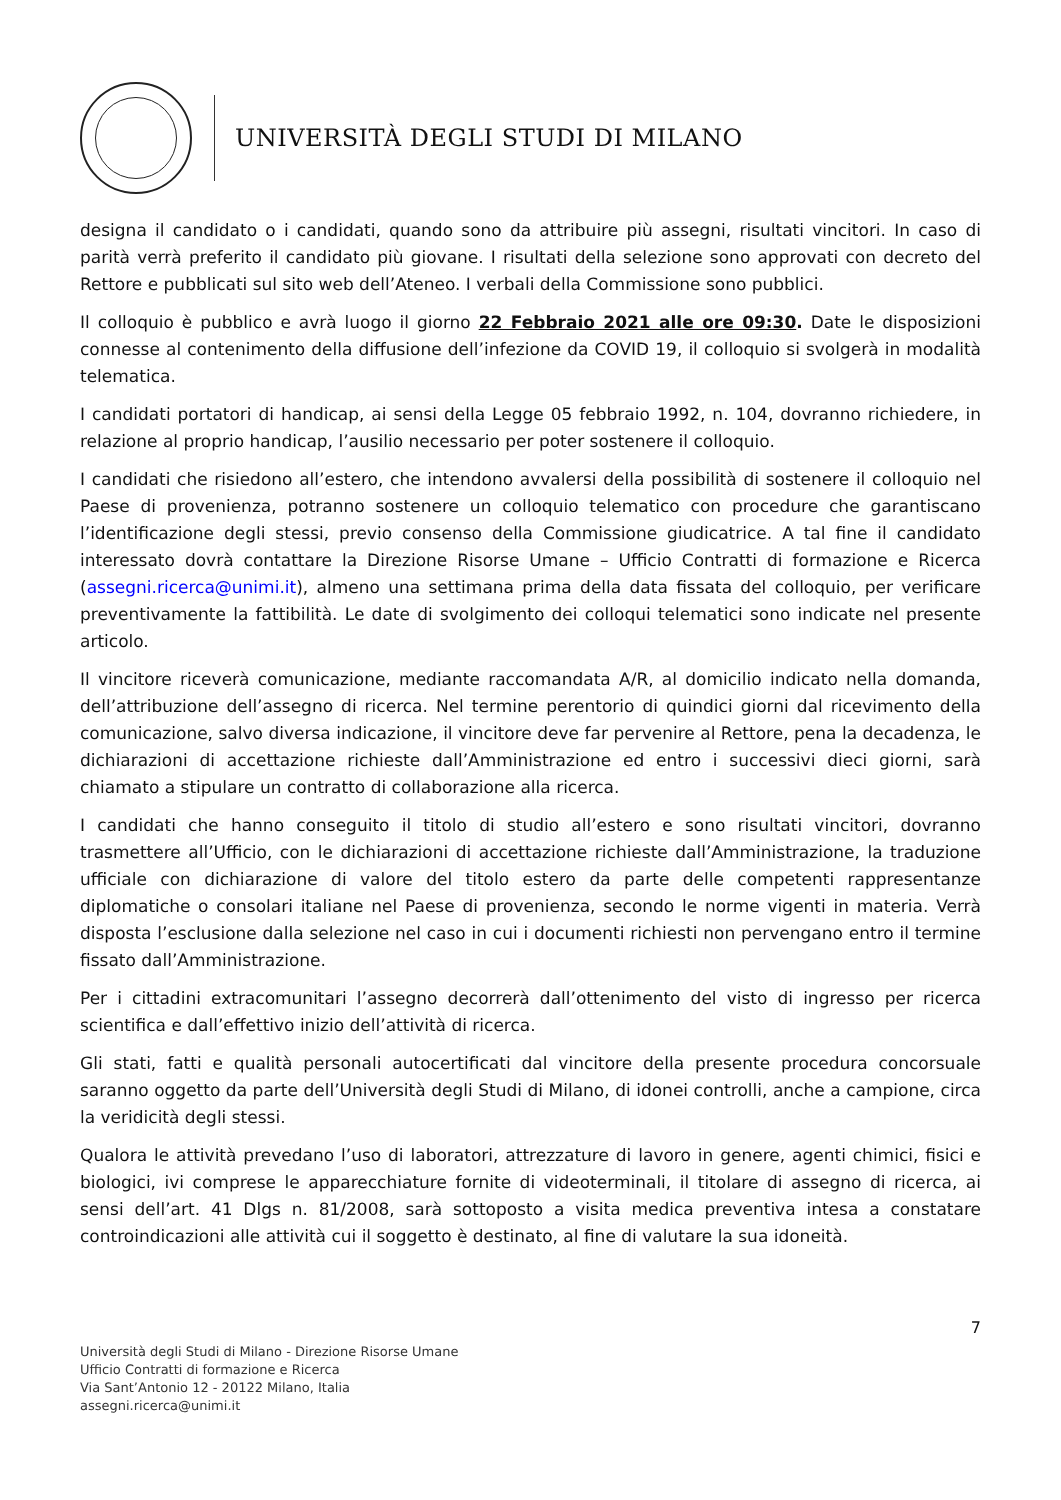UNIVERSITÀ DEGLI STUDI DI MILANO
designa il candidato o i candidati, quando sono da attribuire più assegni, risultati vincitori. In caso di parità verrà preferito il candidato più giovane. I risultati della selezione sono approvati con decreto del Rettore e pubblicati sul sito web dell’Ateneo. I verbali della Commissione sono pubblici.
Il colloquio è pubblico e avrà luogo il giorno 22 Febbraio 2021 alle ore 09:30. Date le disposizioni connesse al contenimento della diffusione dell’infezione da COVID 19, il colloquio si svolgerà in modalità telematica.
I candidati portatori di handicap, ai sensi della Legge 05 febbraio 1992, n. 104, dovranno richiedere, in relazione al proprio handicap, l’ausilio necessario per poter sostenere il colloquio.
I candidati che risiedono all’estero, che intendono avvalersi della possibilità di sostenere il colloquio nel Paese di provenienza, potranno sostenere un colloquio telematico con procedure che garantiscano l’identificazione degli stessi, previo consenso della Commissione giudicatrice. A tal fine il candidato interessato dovrà contattare la Direzione Risorse Umane – Ufficio Contratti di formazione e Ricerca (assegni.ricerca@unimi.it), almeno una settimana prima della data fissata del colloquio, per verificare preventivamente la fattibilità. Le date di svolgimento dei colloqui telematici sono indicate nel presente articolo.
Il vincitore riceverà comunicazione, mediante raccomandata A/R, al domicilio indicato nella domanda, dell’attribuzione dell’assegno di ricerca. Nel termine perentorio di quindici giorni dal ricevimento della comunicazione, salvo diversa indicazione, il vincitore deve far pervenire al Rettore, pena la decadenza, le dichiarazioni di accettazione richieste dall’Amministrazione ed entro i successivi dieci giorni, sarà chiamato a stipulare un contratto di collaborazione alla ricerca.
I candidati che hanno conseguito il titolo di studio all’estero e sono risultati vincitori, dovranno trasmettere all’Ufficio, con le dichiarazioni di accettazione richieste dall’Amministrazione, la traduzione ufficiale con dichiarazione di valore del titolo estero da parte delle competenti rappresentanze diplomatiche o consolari italiane nel Paese di provenienza, secondo le norme vigenti in materia. Verrà disposta l’esclusione dalla selezione nel caso in cui i documenti richiesti non pervengano entro il termine fissato dall’Amministrazione.
Per i cittadini extracomunitari l’assegno decorrerà dall’ottenimento del visto di ingresso per ricerca scientifica e dall’effettivo inizio dell’attività di ricerca.
Gli stati, fatti e qualità personali autocertificati dal vincitore della presente procedura concorsuale saranno oggetto da parte dell’Università degli Studi di Milano, di idonei controlli, anche a campione, circa la veridicità degli stessi.
Qualora le attività prevedano l’uso di laboratori, attrezzature di lavoro in genere, agenti chimici, fisici e biologici, ivi comprese le apparecchiature fornite di videoterminali, il titolare di assegno di ricerca, ai sensi dell’art. 41 Dlgs n. 81/2008, sarà sottoposto a visita medica preventiva intesa a constatare controindicazioni alle attività cui il soggetto è destinato, al fine di valutare la sua idoneità.
7
Università degli Studi di Milano - Direzione Risorse Umane
Ufficio Contratti di formazione e Ricerca
Via Sant’Antonio 12 - 20122 Milano, Italia
assegni.ricerca@unimi.it